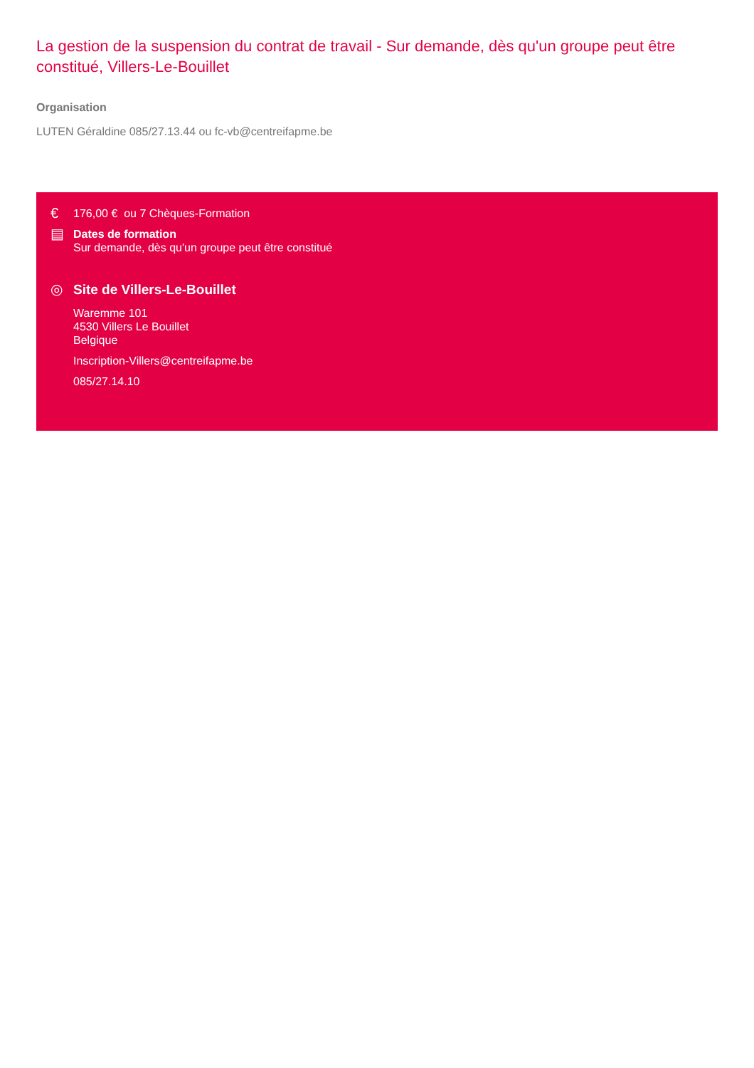La gestion de la suspension du contrat de travail - Sur demande, dès qu'un groupe peut être constitué, Villers-Le-Bouillet
Organisation
LUTEN Géraldine 085/27.13.44 ou fc-vb@centreifapme.be
€
176,00 € ou 7 Chèques-Formation
▤
Dates de formation
Sur demande, dès qu'un groupe peut être constitué
◎ Site de Villers-Le-Bouillet
Waremme 101
4530 Villers Le Bouillet
Belgique
Inscription-Villers@centreifapme.be
085/27.14.10